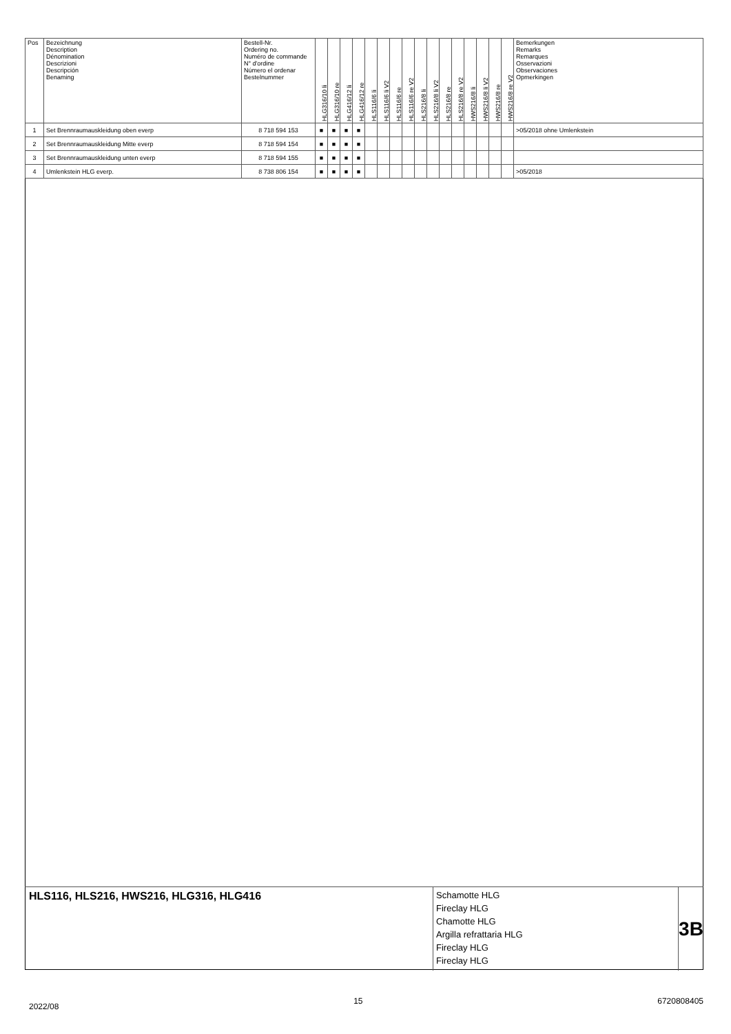| Pos | Bezeichnung Description Dénomination Descrizioni Descripción Benaming | Bestell-Nr. Ordering no. Numéro de commande N° d'ordine Número el ordenar Bestelnummer | HLG316/10 li | HLG316/10 re | HLG416/12 li | HLG416/12 re | HLS116/6 li | HLS116/6 li V2 | HLS116/6 re | HLS116/6 re V2 | HLS216/8 li | HLS216/8 li V2 | HLS216/8 re | HLS216/8 re V2 | HWS216/8 li | HWS216/8 li V2 | HWS216/8 re | HWS216/8 re V2 | Bemerkungen Remarks Remarques Osservazioni Observaciones Opmerkingen |
| --- | --- | --- | --- | --- | --- | --- | --- | --- | --- | --- | --- | --- | --- | --- | --- | --- | --- | --- | --- |
| 1 | Set Brennraumauskleidung oben everp | 8 718 594 153 | ■ | ■ | ■ | ■ | | | | | | | | | | | | | >05/2018 ohne Umlenkstein |
| 2 | Set Brennraumauskleidung Mitte everp | 8 718 594 154 | ■ | ■ | ■ | ■ | | | | | | | | | | | | | |
| 3 | Set Brennraumauskleidung unten everp | 8 718 594 155 | ■ | ■ | ■ | ■ | | | | | | | | | | | | | |
| 4 | Umlenkstein HLG everp. | 8 738 806 154 | ■ | ■ | ■ | ■ | | | | | | | | | | | | | >05/2018 |
HLS116, HLS216, HWS216, HLG316, HLG416
Schamotte HLG
Fireclay HLG
Chamotte HLG
Argilla refrattaria HLG
Fireclay HLG
Fireclay HLG
3B
2022/08 15 6720808405